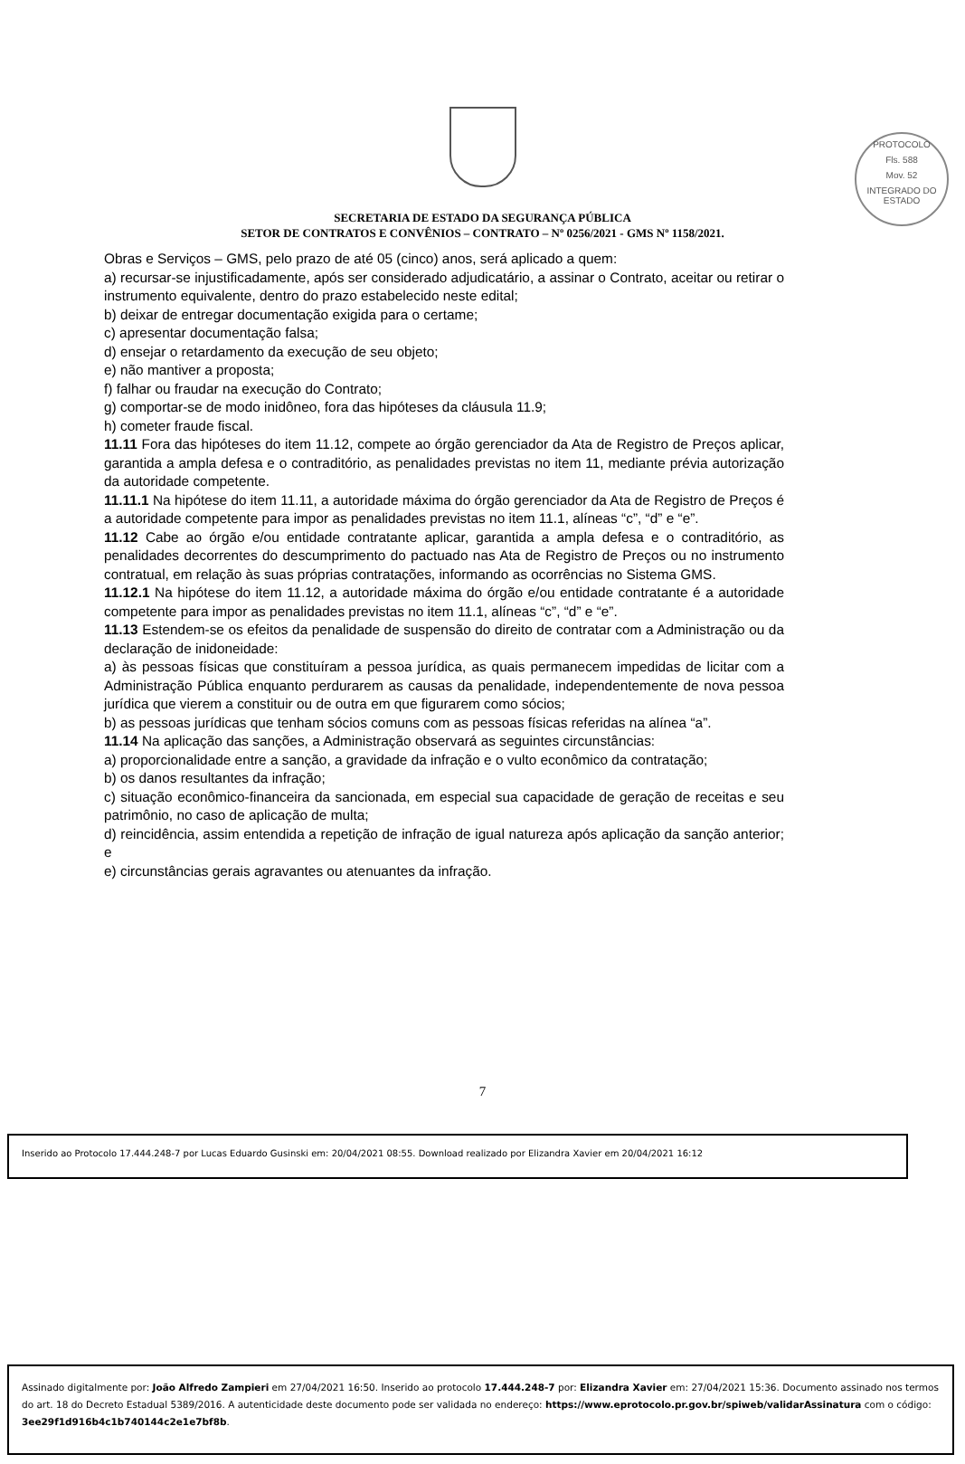PROTOCOLO
Fls. 588
Mov. 52
INTEGRADO DO ESTADO
SECRETARIA DE ESTADO DA SEGURANÇA PÚBLICA
SETOR DE CONTRATOS E CONVÊNIOS – CONTRATO – Nº 0256/2021 - GMS Nº 1158/2021.
Obras e Serviços – GMS, pelo prazo de até 05 (cinco) anos, será aplicado a quem:
a) recursar-se injustificadamente, após ser considerado adjudicatário, a assinar o Contrato, aceitar ou retirar o instrumento equivalente, dentro do prazo estabelecido neste edital;
b) deixar de entregar documentação exigida para o certame;
c) apresentar documentação falsa;
d) ensejar o retardamento da execução de seu objeto;
e) não mantiver a proposta;
f) falhar ou fraudar na execução do Contrato;
g) comportar-se de modo inidôneo, fora das hipóteses da cláusula 11.9;
h) cometer fraude fiscal.
11.11 Fora das hipóteses do item 11.12, compete ao órgão gerenciador da Ata de Registro de Preços aplicar, garantida a ampla defesa e o contraditório, as penalidades previstas no item 11, mediante prévia autorização da autoridade competente.
11.11.1 Na hipótese do item 11.11, a autoridade máxima do órgão gerenciador da Ata de Registro de Preços é a autoridade competente para impor as penalidades previstas no item 11.1, alíneas “c”, “d” e “e”.
11.12 Cabe ao órgão e/ou entidade contratante aplicar, garantida a ampla defesa e o contraditório, as penalidades decorrentes do descumprimento do pactuado nas Ata de Registro de Preços ou no instrumento contratual, em relação às suas próprias contratações, informando as ocorrências no Sistema GMS.
11.12.1 Na hipótese do item 11.12, a autoridade máxima do órgão e/ou entidade contratante é a autoridade competente para impor as penalidades previstas no item 11.1, alíneas “c”, “d” e “e”.
11.13 Estendem-se os efeitos da penalidade de suspensão do direito de contratar com a Administração ou da declaração de inidoneidade:
a) às pessoas físicas que constituíram a pessoa jurídica, as quais permanecem impedidas de licitar com a Administração Pública enquanto perdurarem as causas da penalidade, independentemente de nova pessoa jurídica que vierem a constituir ou de outra em que figurarem como sócios;
b) as pessoas jurídicas que tenham sócios comuns com as pessoas físicas referidas na alínea “a”.
11.14 Na aplicação das sanções, a Administração observará as seguintes circunstâncias:
a) proporcionalidade entre a sanção, a gravidade da infração e o vulto econômico da contratação;
b) os danos resultantes da infração;
c) situação econômico-financeira da sancionada, em especial sua capacidade de geração de receitas e seu patrimônio, no caso de aplicação de multa;
d) reincidência, assim entendida a repetição de infração de igual natureza após aplicação da sanção anterior; e
e) circunstâncias gerais agravantes ou atenuantes da infração.
7
Inserido ao Protocolo 17.444.248-7 por Lucas Eduardo Gusinski em: 20/04/2021 08:55. Download realizado por Elizandra Xavier em 20/04/2021 16:12
Assinado digitalmente por: João Alfredo Zampieri em 27/04/2021 16:50. Inserido ao protocolo 17.444.248-7 por: Elizandra Xavier em: 27/04/2021 15:36. Documento assinado nos termos do art. 18 do Decreto Estadual 5389/2016. A autenticidade deste documento pode ser validada no endereço: https://www.eprotocolo.pr.gov.br/spiweb/validarAssinatura com o código: 3ee29f1d916b4c1b740144c2e1e7bf8b.